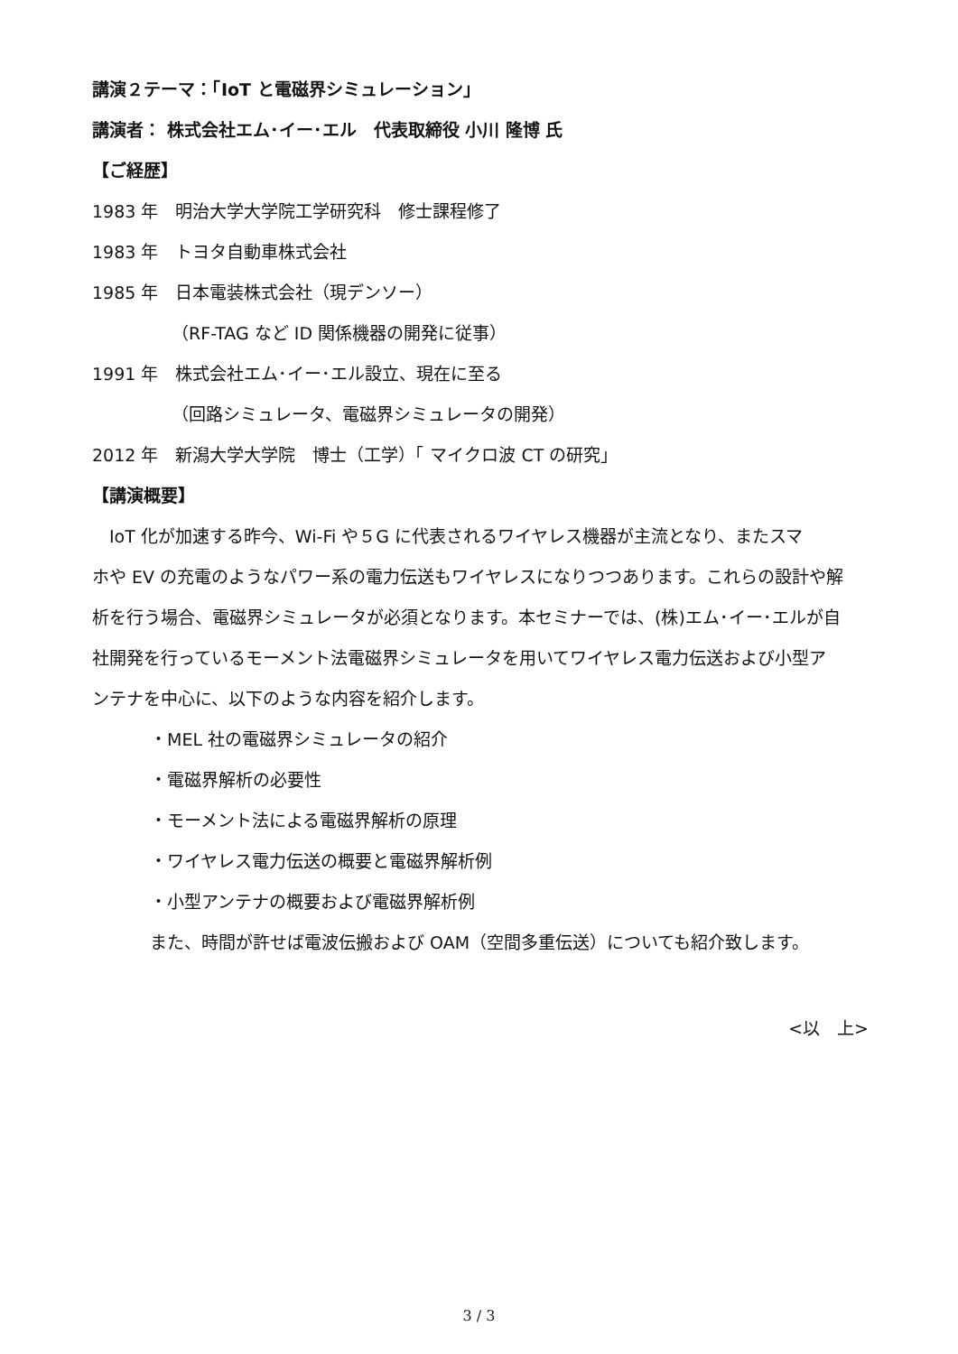講演２テーマ：「IoT と電磁界シミュレーション」
講演者： 株式会社エム･イー･エル　代表取締役 小川 隆博 氏
【ご経歴】
1983 年　明治大学大学院工学研究科　修士課程修了
1983 年　トヨタ自動車株式会社
1985 年　日本電装株式会社（現デンソー）
（RF-TAG など ID 関係機器の開発に従事）
1991 年　株式会社エム･イー･エル設立、現在に至る
（回路シミュレータ、電磁界シミュレータの開発）
2012 年　新潟大学大学院　博士（工学）「 マイクロ波 CT の研究」
【講演概要】
　IoT 化が加速する昨今、Wi-Fi や５G に代表されるワイヤレス機器が主流となり、またスマ
ホや EV の充電のようなパワー系の電力伝送もワイヤレスになりつつあります。これらの設計や解
析を行う場合、電磁界シミュレータが必須となります。本セミナーでは、(株)エム･イー･エルが自
社開発を行っているモーメント法電磁界シミュレータを用いてワイヤレス電力伝送および小型ア
ンテナを中心に、以下のような内容を紹介します。
・MEL 社の電磁界シミュレータの紹介
・電磁界解析の必要性
・モーメント法による電磁界解析の原理
・ワイヤレス電力伝送の概要と電磁界解析例
・小型アンテナの概要および電磁界解析例
また、時間が許せば電波伝搬および OAM（空間多重伝送）についても紹介致します。
<以　上>
3 / 3